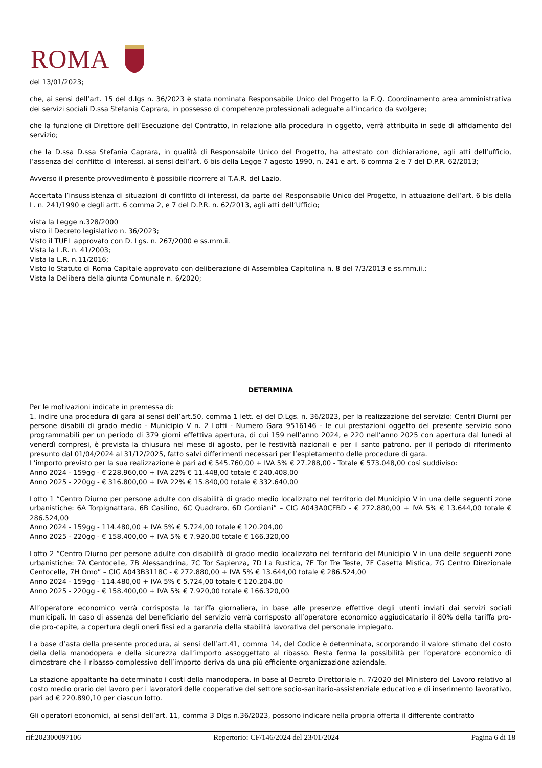ROMA
del 13/01/2023;
che, ai sensi dell’art. 15 del d.lgs n. 36/2023 è stata nominata Responsabile Unico del Progetto la E.Q. Coordinamento area amministrativa dei servizi sociali D.ssa Stefania Caprara, in possesso di competenze professionali adeguate all’incarico da svolgere;
che la funzione di Direttore dell’Esecuzione del Contratto, in relazione alla procedura in oggetto, verrà attribuita in sede di affidamento del servizio;
che la D.ssa D.ssa Stefania Caprara, in qualità di Responsabile Unico del Progetto, ha attestato con dichiarazione, agli atti dell’ufficio, l’assenza del conflitto di interessi, ai sensi dell’art. 6 bis della Legge 7 agosto 1990, n. 241 e art. 6 comma 2 e 7 del D.P.R. 62/2013;
Avverso il presente provvedimento è possibile ricorrere al T.A.R. del Lazio.
Accertata l’insussistenza di situazioni di conflitto di interessi, da parte del Responsabile Unico del Progetto, in attuazione dell’art. 6 bis della L. n. 241/1990 e degli artt. 6 comma 2, e 7 del D.P.R. n. 62/2013, agli atti dell’Ufficio;
vista la Legge n.328/2000
visto il Decreto legislativo n. 36/2023;
Visto il TUEL approvato con D. Lgs. n. 267/2000 e ss.mm.ii.
Vista la L.R. n. 41/2003;
Vista la L.R. n.11/2016;
Visto lo Statuto di Roma Capitale approvato con deliberazione di Assemblea Capitolina n. 8 del 7/3/2013 e ss.mm.ii.;
Vista la Delibera della giunta Comunale n. 6/2020;
DETERMINA
Per le motivazioni indicate in premessa di:
1. indire una procedura di gara ai sensi dell’art.50, comma 1 lett. e) del D.Lgs. n. 36/2023, per la realizzazione del servizio: Centri Diurni per persone disabili di grado medio - Municipio V n. 2 Lotti - Numero Gara 9516146 - le cui prestazioni oggetto del presente servizio sono programmabili per un periodo di 379 giorni effettiva apertura, di cui 159 nell’anno 2024, e 220 nell’anno 2025 con apertura dal lunedì al venerdì compresi, è prevista la chiusura nel mese di agosto, per le festività nazionali e per il santo patrono. per il periodo di riferimento presunto dal 01/04/2024 al 31/12/2025, fatto salvi differimenti necessari per l’espletamento delle procedure di gara.
L’importo previsto per la sua realizzazione è pari ad € 545.760,00 + IVA 5% € 27.288,00 - Totale € 573.048,00 così suddiviso:
Anno 2024 - 159gg - € 228.960,00 + IVA 22% € 11.448,00 totale € 240.408,00
Anno 2025 - 220gg - € 316.800,00 + IVA 22% € 15.840,00 totale € 332.640,00
Lotto 1 “Centro Diurno per persone adulte con disabilità di grado medio localizzato nel territorio del Municipio V in una delle seguenti zone urbanistiche: 6A Torpignattara, 6B Casilino, 6C Quadraro, 6D Gordiani” – CIG A043A0CFBD - € 272.880,00 + IVA 5% € 13.644,00 totale € 286.524,00
Anno 2024 - 159gg - 114.480,00 + IVA 5% € 5.724,00 totale € 120.204,00
Anno 2025 - 220gg - € 158.400,00 + IVA 5% € 7.920,00 totale € 166.320,00
Lotto 2 “Centro Diurno per persone adulte con disabilità di grado medio localizzato nel territorio del Municipio V in una delle seguenti zone urbanistiche: 7A Centocelle, 7B Alessandrina, 7C Tor Sapienza, 7D La Rustica, 7E Tor Tre Teste, 7F Casetta Mistica, 7G Centro Direzionale Centocelle, 7H Omo” – CIG A043B3118C - € 272.880,00 + IVA 5% € 13.644,00 totale € 286.524,00
Anno 2024 - 159gg - 114.480,00 + IVA 5% € 5.724,00 totale € 120.204,00
Anno 2025 - 220gg - € 158.400,00 + IVA 5% € 7.920,00 totale € 166.320,00
All’operatore economico verrà corrisposta la tariffa giornaliera, in base alle presenze effettive degli utenti inviati dai servizi sociali municipali. In caso di assenza del beneficiario del servizio verrà corrisposto all’operatore economico aggiudicatario il 80% della tariffa pro-die pro-capite, a copertura degli oneri fissi ed a garanzia della stabilità lavorativa del personale impiegato.
La base d’asta della presente procedura, ai sensi dell’art.41, comma 14, del Codice è determinata, scorporando il valore stimato del costo della della manodopera e della sicurezza dall’importo assoggettato al ribasso. Resta ferma la possibilità per l’operatore economico di dimostrare che il ribasso complessivo dell’importo deriva da una più efficiente organizzazione aziendale.
La stazione appaltante ha determinato i costi della manodopera, in base al Decreto Direttoriale n. 7/2020 del Ministero del Lavoro relativo al costo medio orario del lavoro per i lavoratori delle cooperative del settore socio-sanitario-assistenziale educativo e di inserimento lavorativo, pari ad € 220.890,10 per ciascun lotto.
Gli operatori economici, ai sensi dell’art. 11, comma 3 Dlgs n.36/2023, possono indicare nella propria offerta il differente contratto
rif:202300097106 Repertorio: CF/146/2024 del 23/01/2024 Pagina 6 di 18